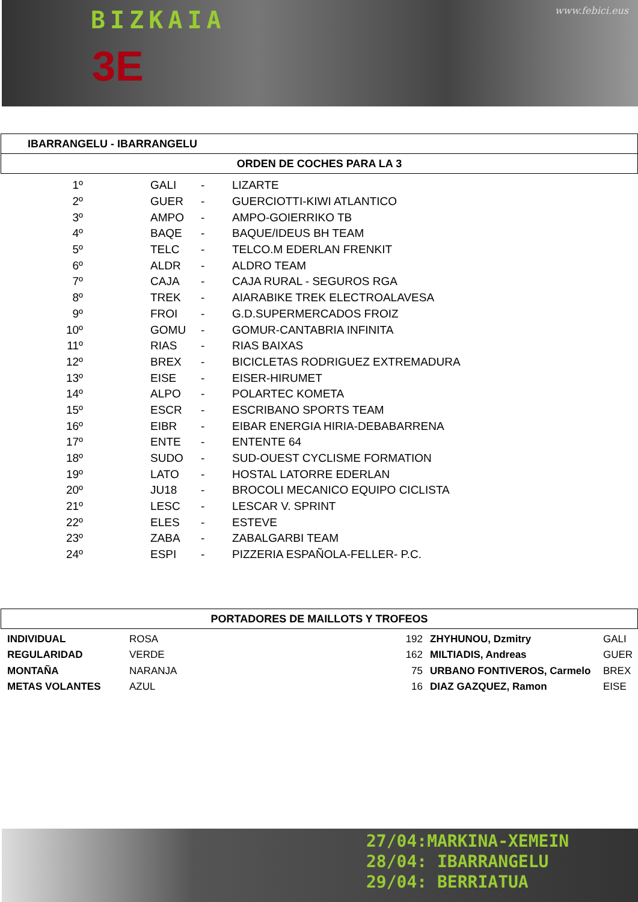BIZKAIA www.febici.eus
3E
IBARRANGELU - IBARRANGELU
ORDEN DE COCHES PARA LA 3
| 1º | | GALI | - | LIZARTE |
| 2º | | GUER | - | GUERCIOTTI-KIWI ATLANTICO |
| 3º | | AMPO | - | AMPO-GOIERRIKO TB |
| 4º | | BAQE | - | BAQUE/IDEUS BH TEAM |
| 5º | | TELC | - | TELCO.M EDERLAN FRENKIT |
| 6º | | ALDR | - | ALDRO TEAM |
| 7º | | CAJA | - | CAJA RURAL - SEGUROS RGA |
| 8º | | TREK | - | AIARABIKE TREK ELECTROALAVESA |
| 9º | | FROI | - | G.D.SUPERMERCADOS FROIZ |
| 10º | | GOMU | - | GOMUR-CANTABRIA INFINITA |
| 11º | | RIAS | - | RIAS BAIXAS |
| 12º | | BREX | - | BICICLETAS RODRIGUEZ EXTREMADURA |
| 13º | | EISE | - | EISER-HIRUMET |
| 14º | | ALPO | - | POLARTEC KOMETA |
| 15º | | ESCR | - | ESCRIBANO SPORTS TEAM |
| 16º | | EIBR | - | EIBAR ENERGIA HIRIA-DEBABARRENA |
| 17º | | ENTE | - | ENTENTE 64 |
| 18º | | SUDO | - | SUD-OUEST CYCLISME FORMATION |
| 19º | | LATO | - | HOSTAL LATORRE EDERLAN |
| 20º | | JU18 | - | BROCOLI MECANICO EQUIPO CICLISTA |
| 21º | | LESC | - | LESCAR V. SPRINT |
| 22º | | ELES | - | ESTEVE |
| 23º | | ZABA | - | ZABALGARBI TEAM |
| 24º | | ESPI | - | PIZZERIA ESPAÑOLA-FELLER- P.C. |
PORTADORES DE MAILLOTS Y TROFEOS
| | INDIVIDUAL | ROSA | 192 | | ZHYHUNOU, Dzmitry | GALI |
| | REGULARIDAD | VERDE | 162 | | MILTIADIS, Andreas | GUER |
| | MONTAÑA | NARANJA | 75 | | URBANO FONTIVEROS, Carmelo | BREX |
| | METAS VOLANTES | AZUL | 16 | | DIAZ GAZQUEZ, Ramon | EISE |
27/04:MARKINA-XEMEIN
28/04: IBARRANGELU
29/04: BERRIATUA